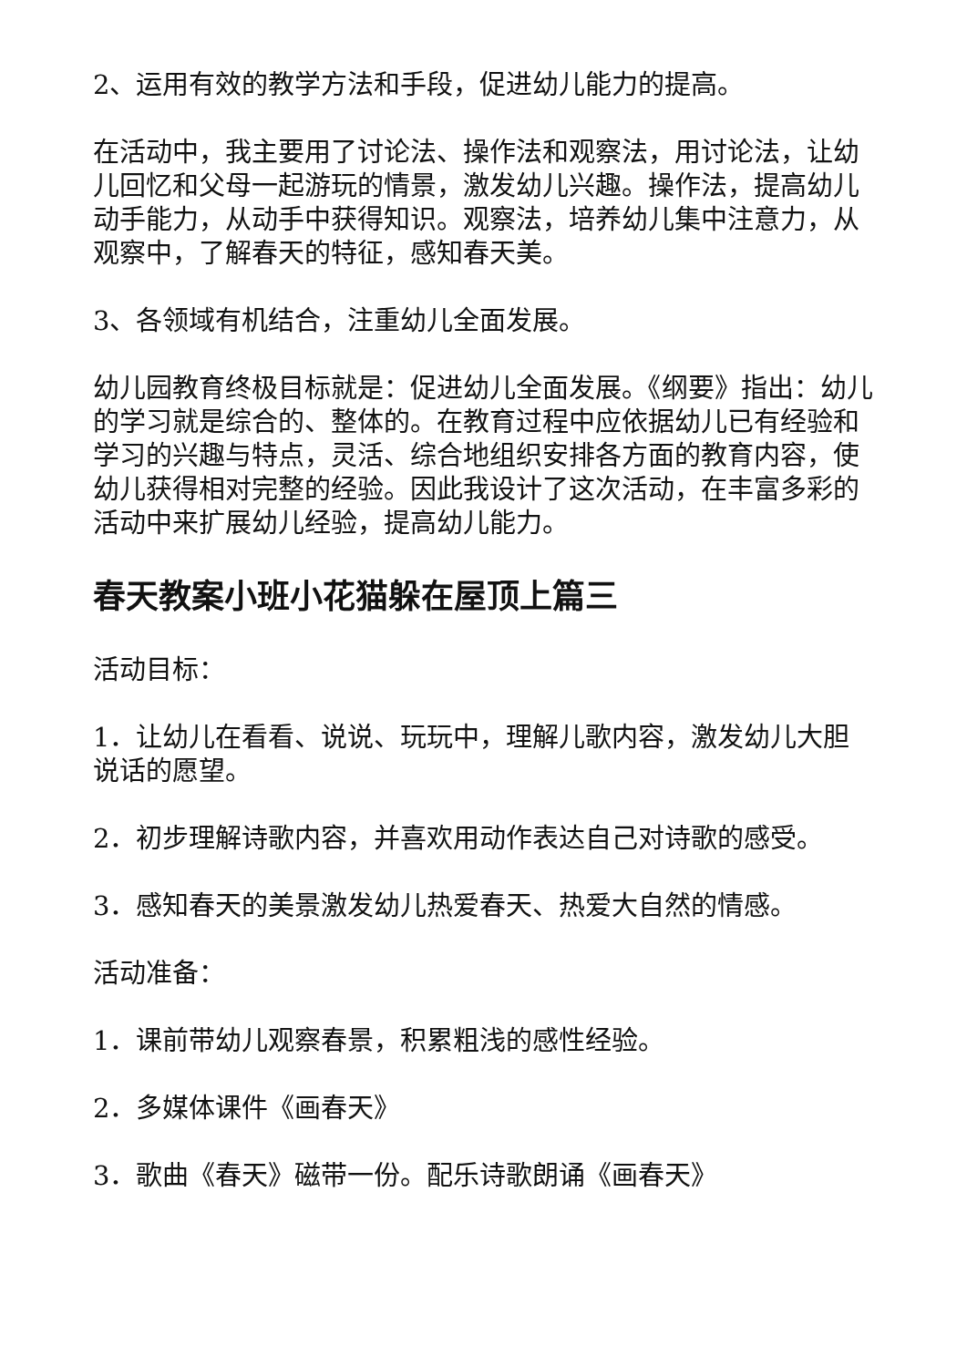2、运用有效的教学方法和手段，促进幼儿能力的提高。
在活动中，我主要用了讨论法、操作法和观察法，用讨论法，让幼儿回忆和父母一起游玩的情景，激发幼儿兴趣。操作法，提高幼儿动手能力，从动手中获得知识。观察法，培养幼儿集中注意力，从观察中，了解春天的特征，感知春天美。
3、各领域有机结合，注重幼儿全面发展。
幼儿园教育终极目标就是：促进幼儿全面发展。《纲要》指出：幼儿的学习就是综合的、整体的。在教育过程中应依据幼儿已有经验和学习的兴趣与特点，灵活、综合地组织安排各方面的教育内容，使幼儿获得相对完整的经验。因此我设计了这次活动，在丰富多彩的活动中来扩展幼儿经验，提高幼儿能力。
春天教案小班小花猫躲在屋顶上篇三
活动目标：
1．让幼儿在看看、说说、玩玩中，理解儿歌内容，激发幼儿大胆说话的愿望。
2．初步理解诗歌内容，并喜欢用动作表达自己对诗歌的感受。
3．感知春天的美景激发幼儿热爱春天、热爱大自然的情感。
活动准备：
1．课前带幼儿观察春景，积累粗浅的感性经验。
2．多媒体课件《画春天》
3．歌曲《春天》磁带一份。配乐诗歌朗诵《画春天》